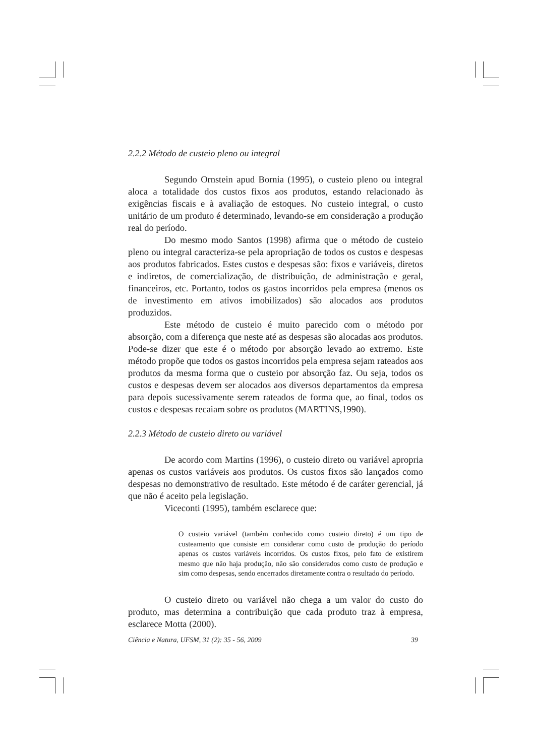2.2.2 Método de custeio pleno ou integral
Segundo Ornstein apud Bornia (1995), o custeio pleno ou integral aloca a totalidade dos custos fixos aos produtos, estando relacionado às exigências fiscais e à avaliação de estoques. No custeio integral, o custo unitário de um produto é determinado, levando-se em consideração a produção real do período.
Do mesmo modo Santos (1998) afirma que o método de custeio pleno ou integral caracteriza-se pela apropriação de todos os custos e despesas aos produtos fabricados. Estes custos e despesas são: fixos e variáveis, diretos e indiretos, de comercialização, de distribuição, de administração e geral, financeiros, etc. Portanto, todos os gastos incorridos pela empresa (menos os de investimento em ativos imobilizados) são alocados aos produtos produzidos.
Este método de custeio é muito parecido com o método por absorção, com a diferença que neste até as despesas são alocadas aos produtos. Pode-se dizer que este é o método por absorção levado ao extremo. Este método propõe que todos os gastos incorridos pela empresa sejam rateados aos produtos da mesma forma que o custeio por absorção faz. Ou seja, todos os custos e despesas devem ser alocados aos diversos departamentos da empresa para depois sucessivamente serem rateados de forma que, ao final, todos os custos e despesas recaiam sobre os produtos (MARTINS,1990).
2.2.3 Método de custeio direto ou variável
De acordo com Martins (1996), o custeio direto ou variável apropria apenas os custos variáveis aos produtos. Os custos fixos são lançados como despesas no demonstrativo de resultado. Este método é de caráter gerencial, já que não é aceito pela legislação.
Viceconti (1995), também esclarece que:
O custeio variável (também conhecido como custeio direto) é um tipo de custeamento que consiste em considerar como custo de produção do período apenas os custos variáveis incorridos. Os custos fixos, pelo fato de existirem mesmo que não haja produção, não são considerados como custo de produção e sim como despesas, sendo encerrados diretamente contra o resultado do período.
O custeio direto ou variável não chega a um valor do custo do produto, mas determina a contribuição que cada produto traz à empresa, esclarece Motta (2000).
Ciência e Natura, UFSM, 31 (2): 35 - 56, 2009 39